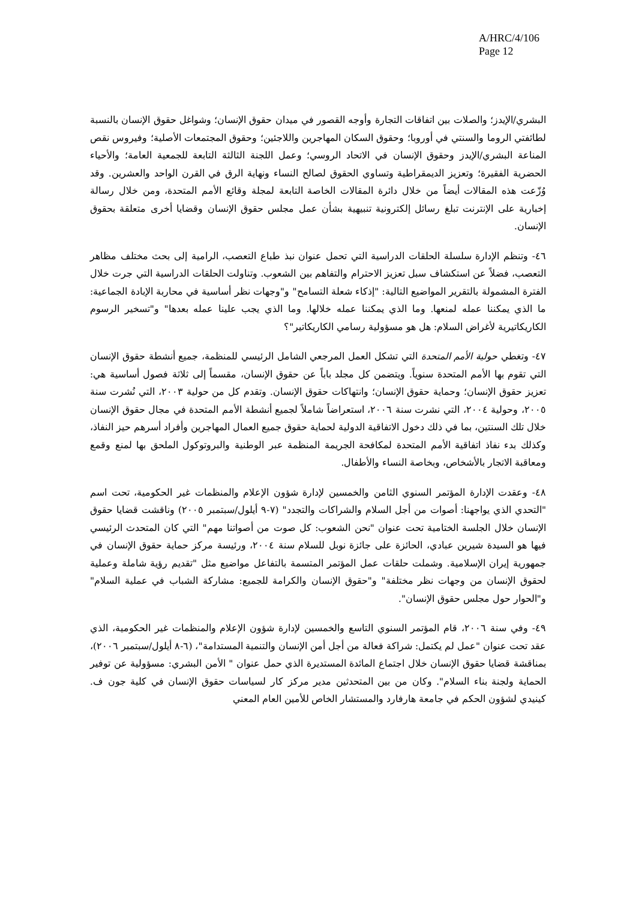A/HRC/4/106
Page 12
البشري/الإيدز؛ والصلات بين اتفاقات التجارة وأوجه القصور في ميدان حقوق الإنسان؛ وشواغل حقوق الإنسان بالنسبة لطائفتي الروما والسنتي في أوروبا؛ وحقوق السكان المهاجرين واللاجئين؛ وحقوق المجتمعات الأصلية؛ وفيروس نقص المناعة البشري/الإيدز وحقوق الإنسان في الاتحاد الروسي؛ وعمل اللجنة الثالثة التابعة للجمعية العامة؛ والأحياء الحضرية الفقيرة؛ وتعزيز الديمقراطية وتساوي الحقوق لصالح النساء ونهاية الرق في القرن الواحد والعشرين. وقد وُزّعت هذه المقالات أيضاً من خلال دائرة المقالات الخاصة التابعة لمجلة وقائع الأمم المتحدة، ومن خلال رسالة إخبارية على الإنترنت تبلغ رسائل إلكترونية تنبيهية بشأن عمل مجلس حقوق الإنسان وقضايا أخرى متعلقة بحقوق الإنسان.
٤٦- وتنظم الإدارة سلسلة الحلقات الدراسية التي تحمل عنوان نبذ طباع التعصب، الرامية إلى بحث مختلف مظاهر التعصب، فضلاً عن استكشاف سبل تعزيز الاحترام والتفاهم بين الشعوب. وتناولت الحلقات الدراسية التي جرت خلال الفترة المشمولة بالتقرير المواضيع التالية: "إذكاء شعلة التسامح" و"وجهات نظر أساسية في محاربة الإبادة الجماعية: ما الذي يمكننا عمله لمنعها. وما الذي يمكننا عمله خلالها. وما الذي يجب علينا عمله بعدها" و"تسخير الرسوم الكاريكاتيرية لأغراض السلام: هل هو مسؤولية رسامي الكاريكاتير"؟
٤٧- وتغطي حولية الأمم المتحدة التي تشكل العمل المرجعي الشامل الرئيسي للمنظمة، جميع أنشطة حقوق الإنسان التي تقوم بها الأمم المتحدة سنوياً. ويتضمن كل مجلد باباً عن حقوق الإنسان، مقسماً إلى ثلاثة فصول أساسية هي: تعزيز حقوق الإنسان؛ وحماية حقوق الإنسان؛ وانتهاكات حقوق الإنسان. وتقدم كل من حولية ٢٠٠٣، التي نُشرت سنة ٢٠٠٥، وحولية ٢٠٠٤، التي نشرت سنة ٢٠٠٦، استعراضاً شاملاً لجميع أنشطة الأمم المتحدة في مجال حقوق الإنسان خلال تلك السنتين، بما في ذلك دخول الاتفاقية الدولية لحماية حقوق جميع العمال المهاجرين وأفراد أسرهم حيز النفاذ، وكذلك بدء نفاذ اتفاقية الأمم المتحدة لمكافحة الجريمة المنظمة عبر الوطنية والبروتوكول الملحق بها لمنع وقمع ومعاقبة الاتجار بالأشخاص، وبخاصة النساء والأطفال.
٤٨- وعقدت الإدارة المؤتمر السنوي الثامن والخمسين لإدارة شؤون الإعلام والمنظمات غير الحكومية، تحت اسم "التحدي الذي يواجهنا: أصوات من أجل السلام والشراكات والتجدد" (٧-٩ أيلول/سبتمبر ٢٠٠٥) وناقشت قضايا حقوق الإنسان خلال الجلسة الختامية تحت عنوان "نحن الشعوب: كل صوت من أصواتنا مهم" التي كان المتحدث الرئيسي فيها هو السيدة شيرين عبادي، الحائزة على جائزة نوبل للسلام سنة ٢٠٠٤، ورئيسة مركز حماية حقوق الإنسان في جمهورية إيران الإسلامية. وشملت حلقات عمل المؤتمر المتسمة بالتفاعل مواضيع مثل "تقديم رؤية شاملة وعملية لحقوق الإنسان من وجهات نظر مختلفة" و"حقوق الإنسان والكرامة للجميع: مشاركة الشباب في عملية السلام" و"الحوار حول مجلس حقوق الإنسان".
٤٩- وفي سنة ٢٠٠٦، قام المؤتمر السنوي التاسع والخمسين لإدارة شؤون الإعلام والمنظمات غير الحكومية، الذي عقد تحت عنوان "عمل لم يكتمل: شراكة فعالة من أجل أمن الإنسان والتنمية المستدامة"، (٦-٨ أيلول/سبتمبر ٢٠٠٦)، بمناقشة قضايا حقوق الإنسان خلال اجتماع المائدة المستديرة الذي حمل عنوان " الأمن البشري: مسؤولية عن توفير الحماية ولجنة بناء السلام". وكان من بين المتحدثين مدير مركز كار لسياسات حقوق الإنسان في كلية جون ف. كينيدي لشؤون الحكم في جامعة هارفارد والمستشار الخاص للأمين العام المعني